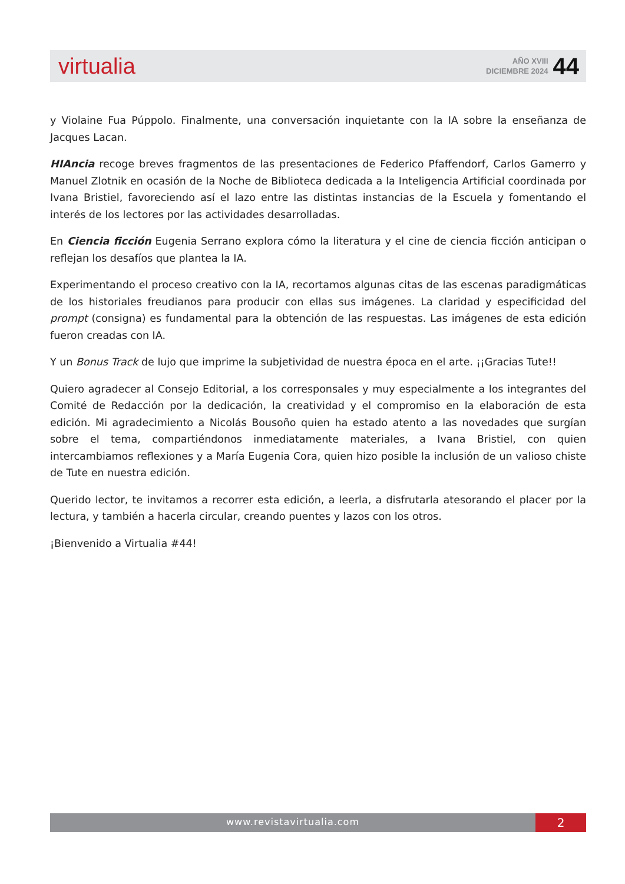virtualia
AÑO XVIII
DICIEMBRE 2024
44
y Violaine Fua Púppolo. Finalmente, una conversación inquietante con la IA sobre la enseñanza de Jacques Lacan.
HIAncia recoge breves fragmentos de las presentaciones de Federico Pfaffendorf, Carlos Gamerro y Manuel Zlotnik en ocasión de la Noche de Biblioteca dedicada a la Inteligencia Artificial coordinada por Ivana Bristiel, favoreciendo así el lazo entre las distintas instancias de la Escuela y fomentando el interés de los lectores por las actividades desarrolladas.
En Ciencia ficción Eugenia Serrano explora cómo la literatura y el cine de ciencia ficción anticipan o reflejan los desafíos que plantea la IA.
Experimentando el proceso creativo con la IA, recortamos algunas citas de las escenas paradigmáticas de los historiales freudianos para producir con ellas sus imágenes. La claridad y especificidad del prompt (consigna) es fundamental para la obtención de las respuestas. Las imágenes de esta edición fueron creadas con IA.
Y un Bonus Track de lujo que imprime la subjetividad de nuestra época en el arte. ¡¡Gracias Tute!!
Quiero agradecer al Consejo Editorial, a los corresponsales y muy especialmente a los integrantes del Comité de Redacción por la dedicación, la creatividad y el compromiso en la elaboración de esta edición. Mi agradecimiento a Nicolás Bousoño quien ha estado atento a las novedades que surgían sobre el tema, compartiéndonos inmediatamente materiales, a Ivana Bristiel, con quien intercambiamos reflexiones y a María Eugenia Cora, quien hizo posible la inclusión de un valioso chiste de Tute en nuestra edición.
Querido lector, te invitamos a recorrer esta edición, a leerla, a disfrutarla atesorando el placer por la lectura, y también a hacerla circular, creando puentes y lazos con los otros.
¡Bienvenido a Virtualia #44!
www.revistavirtualia.com
2